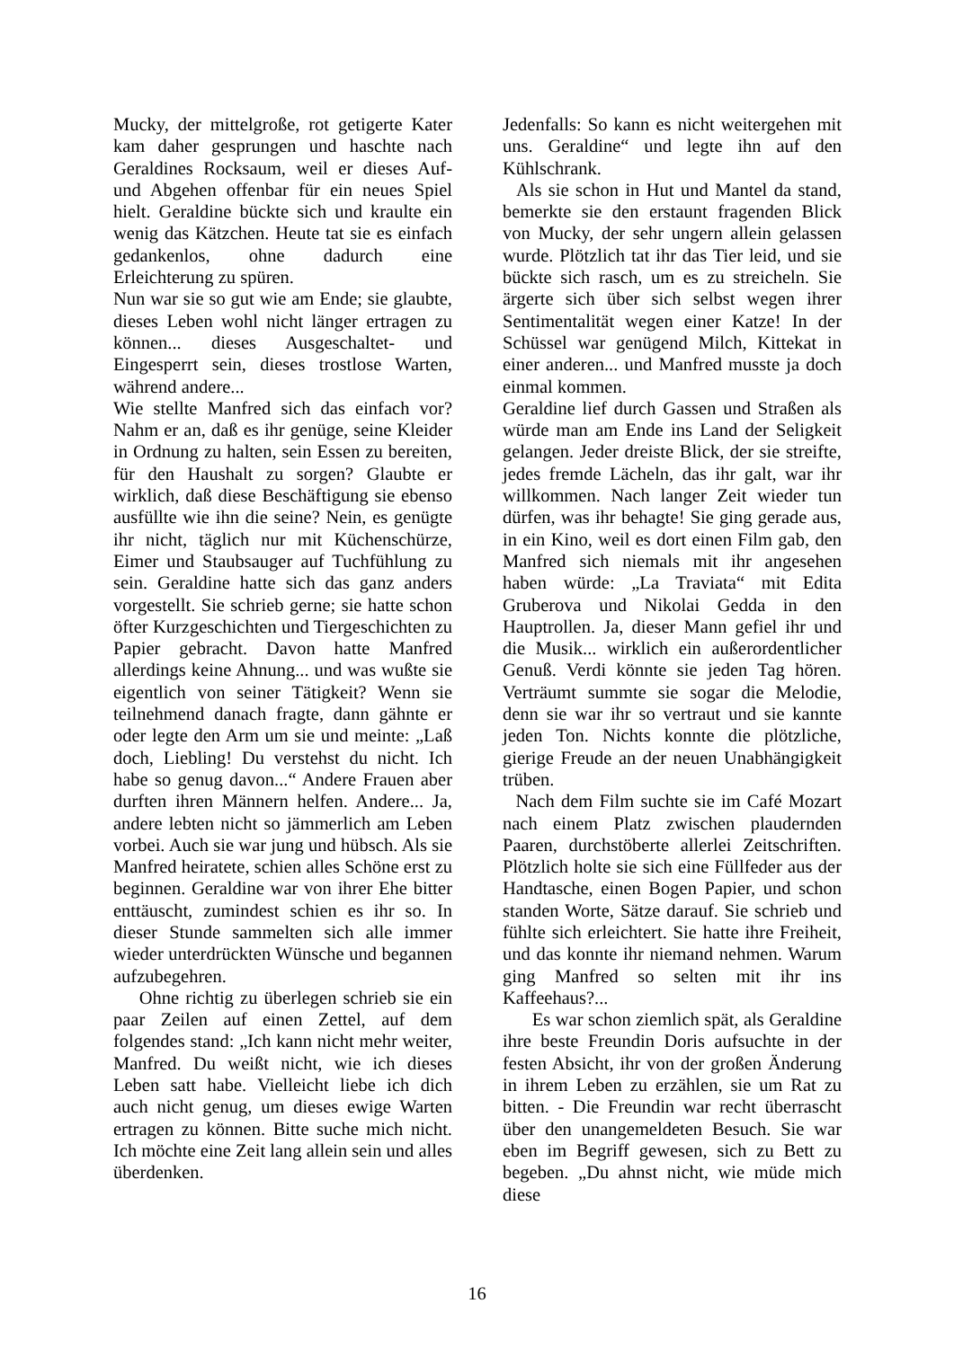Mucky, der mittelgroße, rot getigerte Kater kam daher gesprungen und haschte nach Geraldines Rocksaum, weil er dieses Auf- und Abgehen offenbar für ein neues Spiel hielt. Geraldine bückte sich und kraulte ein wenig das Kätzchen. Heute tat sie es einfach gedankenlos, ohne dadurch eine Erleichterung zu spüren.
Nun war sie so gut wie am Ende; sie glaubte, dieses Leben wohl nicht länger ertragen zu können... dieses Ausgeschaltet- und Eingesperrt sein, dieses trostlose Warten, während andere...
Wie stellte Manfred sich das einfach vor? Nahm er an, daß es ihr genüge, seine Kleider in Ordnung zu halten, sein Essen zu bereiten, für den Haushalt zu sorgen? Glaubte er wirklich, daß diese Beschäftigung sie ebenso ausfüllte wie ihn die seine? Nein, es genügte ihr nicht, täglich nur mit Küchenschürze, Eimer und Staubsauger auf Tuchfühlung zu sein. Geraldine hatte sich das ganz anders vorgestellt. Sie schrieb gerne; sie hatte schon öfter Kurzgeschichten und Tiergeschichten zu Papier gebracht. Davon hatte Manfred allerdings keine Ahnung... und was wußte sie eigentlich von seiner Tätigkeit? Wenn sie teilnehmend danach fragte, dann gähnte er oder legte den Arm um sie und meinte: „Laß doch, Liebling! Du verstehst du nicht. Ich habe so genug davon...“ Andere Frauen aber durften ihren Männern helfen. Andere... Ja, andere lebten nicht so jämmerlich am Leben vorbei. Auch sie war jung und hübsch. Als sie Manfred heiratete, schien alles Schöne erst zu beginnen. Geraldine war von ihrer Ehe bitter enttäuscht, zumindest schien es ihr so. In dieser Stunde sammelten sich alle immer wieder unterdrückten Wünsche und begannen aufzubegehren.
Ohne richtig zu überlegen schrieb sie ein paar Zeilen auf einen Zettel, auf dem folgendes stand: „Ich kann nicht mehr weiter, Manfred. Du weißt nicht, wie ich dieses Leben satt habe. Vielleicht liebe ich dich auch nicht genug, um dieses ewige Warten ertragen zu können. Bitte suche mich nicht. Ich möchte eine Zeit lang allein sein und alles überdenken.
Jedenfalls: So kann es nicht weitergehen mit uns. Geraldine“ und legte ihn auf den Kühlschrank.
Als sie schon in Hut und Mantel da stand, bemerkte sie den erstaunt fragenden Blick von Mucky, der sehr ungern allein gelassen wurde. Plötzlich tat ihr das Tier leid, und sie bückte sich rasch, um es zu streicheln. Sie ärgerte sich über sich selbst wegen ihrer Sentimentalität wegen einer Katze! In der Schüssel war genügend Milch, Kittekat in einer anderen... und Manfred musste ja doch einmal kommen.
Geraldine lief durch Gassen und Straßen als würde man am Ende ins Land der Seligkeit gelangen. Jeder dreiste Blick, der sie streifte, jedes fremde Lächeln, das ihr galt, war ihr willkommen. Nach langer Zeit wieder tun dürfen, was ihr behagte! Sie ging gerade aus, in ein Kino, weil es dort einen Film gab, den Manfred sich niemals mit ihr angesehen haben würde: „La Traviata“ mit Edita Gruberova und Nikolai Gedda in den Hauptrollen. Ja, dieser Mann gefiel ihr und die Musik... wirklich ein außerordentlicher Genuß. Verdi könnte sie jeden Tag hören. Verträumt summte sie sogar die Melodie, denn sie war ihr so vertraut und sie kannte jeden Ton. Nichts konnte die plötzliche, gierige Freude an der neuen Unabhängigkeit trüben.
Nach dem Film suchte sie im Café Mozart nach einem Platz zwischen plaudernden Paaren, durchstöberte allerlei Zeitschriften. Plötzlich holte sie sich eine Füllfeder aus der Handtasche, einen Bogen Papier, und schon standen Worte, Sätze darauf. Sie schrieb und fühlte sich erleichtert. Sie hatte ihre Freiheit, und das konnte ihr niemand nehmen. Warum ging Manfred so selten mit ihr ins Kaffeehaus?...
Es war schon ziemlich spät, als Geraldine ihre beste Freundin Doris aufsuchte in der festen Absicht, ihr von der großen Änderung in ihrem Leben zu erzählen, sie um Rat zu bitten. - Die Freundin war recht überrascht über den unangemeldeten Besuch. Sie war eben im Begriff gewesen, sich zu Bett zu begeben. „Du ahnst nicht, wie müde mich diese
16